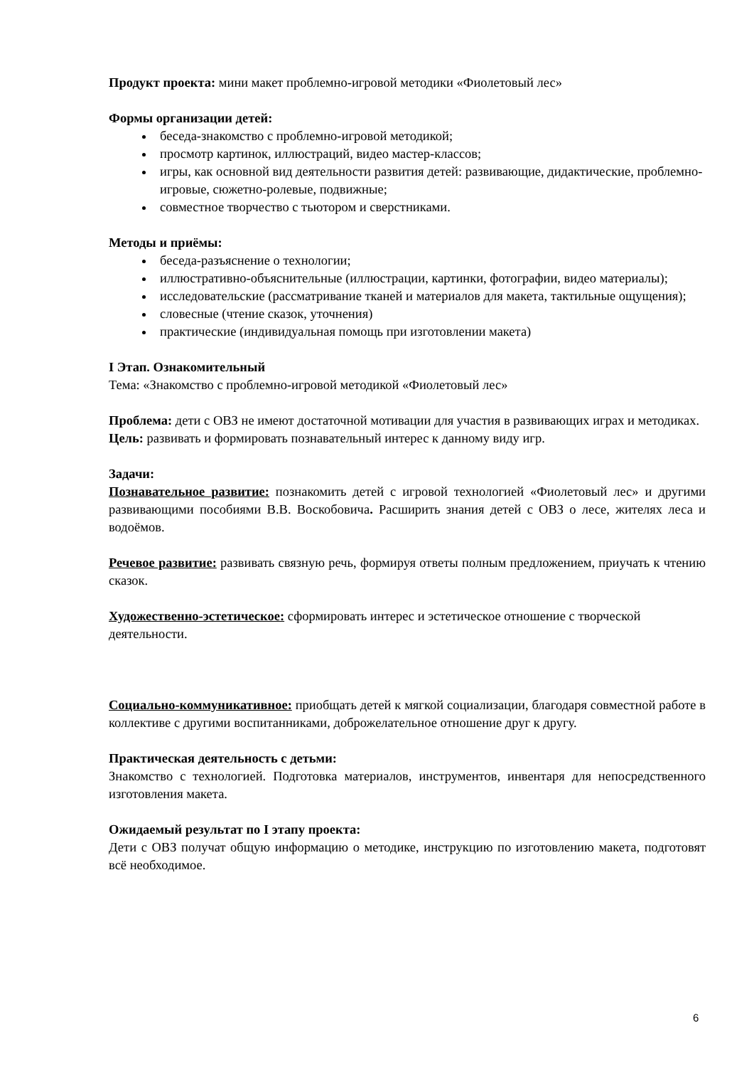Продукт проекта: мини макет проблемно-игровой методики «Фиолетовый лес»
Формы организации детей:
беседа-знакомство с проблемно-игровой методикой;
просмотр картинок, иллюстраций, видео мастер-классов;
игры, как основной вид деятельности развития детей: развивающие, дидактические, проблемно-игровые, сюжетно-ролевые, подвижные;
совместное творчество с тьютором и сверстниками.
Методы и приёмы:
беседа-разъяснение о технологии;
иллюстративно-объяснительные (иллюстрации, картинки, фотографии, видео материалы);
исследовательские (рассматривание тканей и материалов для макета, тактильные ощущения);
словесные (чтение сказок, уточнения)
практические (индивидуальная помощь при изготовлении макета)
I Этап. Ознакомительный
Тема: «Знакомство с проблемно-игровой методикой «Фиолетовый лес»
Проблема: дети с ОВЗ не имеют достаточной мотивации для участия в развивающих играх и методиках.
Цель: развивать и формировать познавательный интерес к данному виду игр.
Задачи:
Познавательное развитие: познакомить детей с игровой технологией «Фиолетовый лес» и другими развивающими пособиями В.В. Воскобовича. Расширить знания детей с ОВЗ о лесе, жителях леса и водоёмов.
Речевое развитие: развивать связную речь, формируя ответы полным предложением, приучать к чтению сказок.
Художественно-эстетическое: сформировать интерес и эстетическое отношение с творческой деятельности.
Социально-коммуникативное: приобщать детей к мягкой социализации, благодаря совместной работе в коллективе с другими воспитанниками, доброжелательное отношение друг к другу.
Практическая деятельность с детьми:
Знакомство с технологией. Подготовка материалов, инструментов, инвентаря для непосредственного изготовления макета.
Ожидаемый результат по I этапу проекта:
Дети с ОВЗ получат общую информацию о методике, инструкцию по изготовлению макета, подготовят всё необходимое.
6